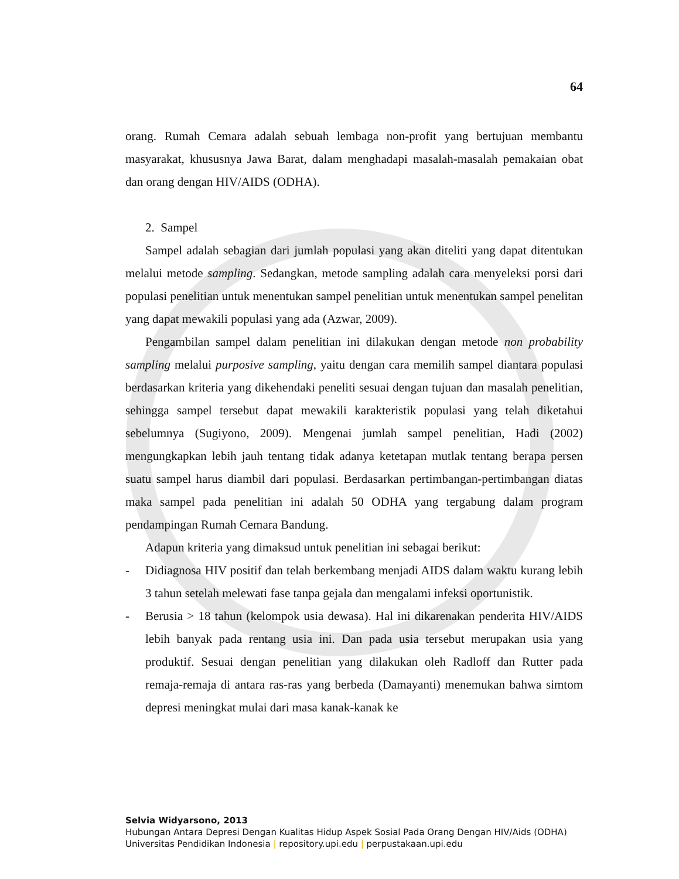64
orang. Rumah Cemara adalah sebuah lembaga non-profit yang bertujuan membantu masyarakat, khususnya Jawa Barat, dalam menghadapi masalah-masalah pemakaian obat dan orang dengan HIV/AIDS (ODHA).
2. Sampel
Sampel adalah sebagian dari jumlah populasi yang akan diteliti yang dapat ditentukan melalui metode sampling. Sedangkan, metode sampling adalah cara menyeleksi porsi dari populasi penelitian untuk menentukan sampel penelitian untuk menentukan sampel penelitan yang dapat mewakili populasi yang ada (Azwar, 2009).
Pengambilan sampel dalam penelitian ini dilakukan dengan metode non probability sampling melalui purposive sampling, yaitu dengan cara memilih sampel diantara populasi berdasarkan kriteria yang dikehendaki peneliti sesuai dengan tujuan dan masalah penelitian, sehingga sampel tersebut dapat mewakili karakteristik populasi yang telah diketahui sebelumnya (Sugiyono, 2009). Mengenai jumlah sampel penelitian, Hadi (2002) mengungkapkan lebih jauh tentang tidak adanya ketetapan mutlak tentang berapa persen suatu sampel harus diambil dari populasi. Berdasarkan pertimbangan-pertimbangan diatas maka sampel pada penelitian ini adalah 50 ODHA yang tergabung dalam program pendampingan Rumah Cemara Bandung.
Adapun kriteria yang dimaksud untuk penelitian ini sebagai berikut:
- Didiagnosa HIV positif dan telah berkembang menjadi AIDS dalam waktu kurang lebih 3 tahun setelah melewati fase tanpa gejala dan mengalami infeksi oportunistik.
- Berusia > 18 tahun (kelompok usia dewasa). Hal ini dikarenakan penderita HIV/AIDS lebih banyak pada rentang usia ini. Dan pada usia tersebut merupakan usia yang produktif. Sesuai dengan penelitian yang dilakukan oleh Radloff dan Rutter pada remaja-remaja di antara ras-ras yang berbeda (Damayanti) menemukan bahwa simtom depresi meningkat mulai dari masa kanak-kanak ke
Selvia Widyarsono, 2013
Hubungan Antara Depresi Dengan Kualitas Hidup Aspek Sosial Pada Orang Dengan HIV/Aids (ODHA)
Universitas Pendidikan Indonesia | repository.upi.edu | perpustakaan.upi.edu